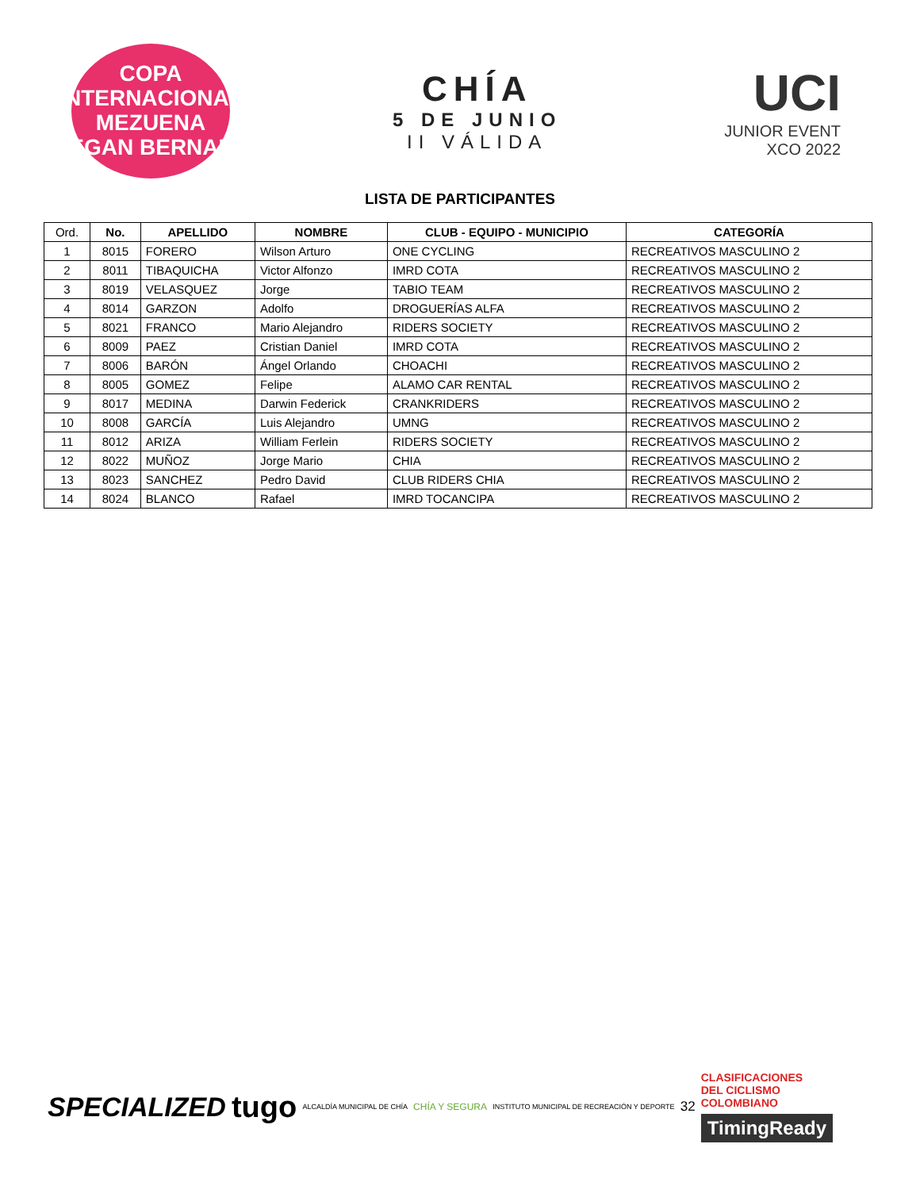COPA INTERNACIONAL
MEZUENA
EGAN BERNAL
CHÍA
5 DE JUNIO
II VÁLIDA
UCI
JUNIOR EVENT
XCO 2022
LISTA DE PARTICIPANTES
| Ord. | No. | APELLIDO | NOMBRE | CLUB - EQUIPO - MUNICIPIO | CATEGORÍA |
| --- | --- | --- | --- | --- | --- |
| 1 | 8015 | FORERO | Wilson Arturo | ONE CYCLING | RECREATIVOS MASCULINO 2 |
| 2 | 8011 | TIBAQUICHA | Victor Alfonzo | IMRD COTA | RECREATIVOS MASCULINO 2 |
| 3 | 8019 | VELASQUEZ | Jorge | TABIO TEAM | RECREATIVOS MASCULINO 2 |
| 4 | 8014 | GARZON | Adolfo | DROGUERÍAS ALFA | RECREATIVOS MASCULINO 2 |
| 5 | 8021 | FRANCO | Mario Alejandro | RIDERS SOCIETY | RECREATIVOS MASCULINO 2 |
| 6 | 8009 | PAEZ | Cristian Daniel | IMRD COTA | RECREATIVOS MASCULINO 2 |
| 7 | 8006 | BARÓN | Ángel Orlando | CHOACHI | RECREATIVOS MASCULINO 2 |
| 8 | 8005 | GOMEZ | Felipe | ALAMO CAR RENTAL | RECREATIVOS MASCULINO 2 |
| 9 | 8017 | MEDINA | Darwin Federick | CRANKRIDERS | RECREATIVOS MASCULINO 2 |
| 10 | 8008 | GARCÍA | Luis Alejandro | UMNG | RECREATIVOS MASCULINO 2 |
| 11 | 8012 | ARIZA | William Ferlein | RIDERS SOCIETY | RECREATIVOS MASCULINO 2 |
| 12 | 8022 | MUÑOZ | Jorge Mario | CHIA | RECREATIVOS MASCULINO 2 |
| 13 | 8023 | SANCHEZ | Pedro David | CLUB RIDERS CHIA | RECREATIVOS MASCULINO 2 |
| 14 | 8024 | BLANCO | Rafael | IMRD TOCANCIPA | RECREATIVOS MASCULINO 2 |
SPECIALIZED tugo ALCALDÍA MUNICIPAL DE CHÍA CHÍA Y SEGURA INSTITUTO MUNICIPAL DE RECREACIÓN Y DEPORTE 32
CLASIFICACIONES
DEL CICLISMO
COLOMBIANO
TimingReady